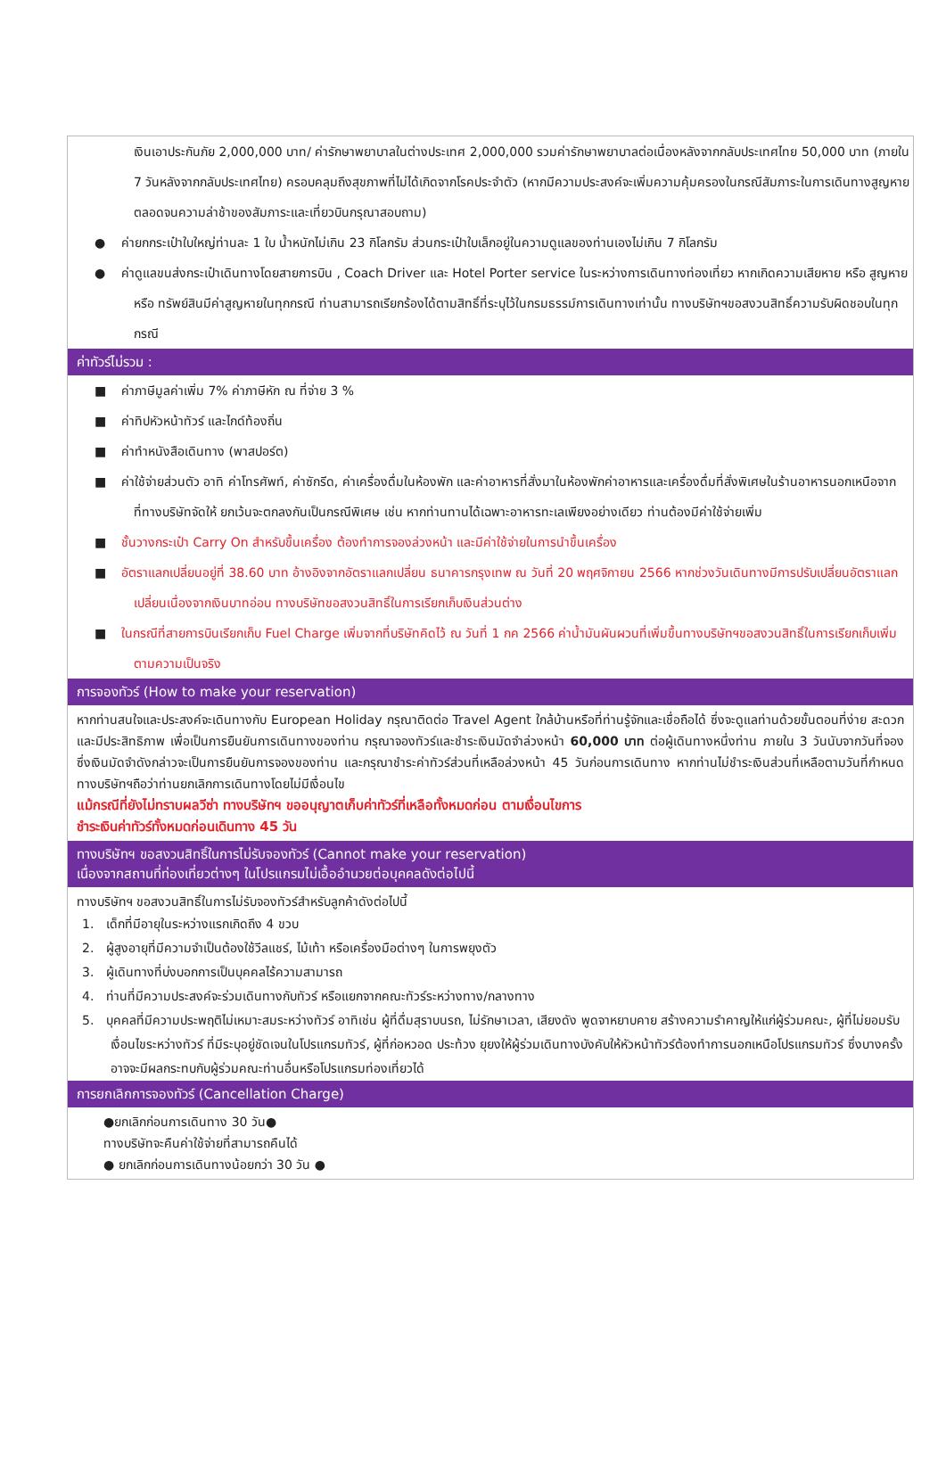เงินเอาประกันภัย 2,000,000 บาท/ ค่ารักษาพยาบาลในต่างประเทศ 2,000,000 รวมค่ารักษาพยาบาลต่อเนื่องหลังจากกลับประเทศไทย 50,000 บาท (ภายใน 7 วันหลังจากกลับประเทศไทย) ครอบคลุมถึงสุขภาพที่ไม่ได้เกิดจากโรคประจำตัว (หากมีความประสงค์จะเพิ่มความคุ้มครองในกรณีสัมภาระในการเดินทางสูญหายตลอดจนความล่าช้าของสัมภาระและเที่ยวบินกรุณาสอบถาม)
● ค่ายกกระเป๋าใบใหญ่ท่านละ 1 ใบ น้ำหนักไม่เกิน 23 กิโลกรัม ส่วนกระเป๋าใบเล็กอยู่ในความดูแลของท่านเองไม่เกิน 7 กิโลกรัม
● ค่าดูแลขนส่งกระเป๋าเดินทางโดยสายการบิน , Coach Driver และ Hotel Porter service ในระหว่างการเดินทางท่องเที่ยว หากเกิดความเสียหาย หรือ สูญหาย หรือ ทรัพย์สินมีค่าสูญหายในทุกกรณี ท่านสามารถเรียกร้องได้ตามสิทธิ์ที่ระบุไว้ในกรมธรรม์การเดินทางเท่านั้น ทางบริษัทฯขอสงวนสิทธิ์ความรับผิดชอบในทุกกรณี
ค่าทัวร์ไม่รวม :
■ ค่าภาษีมูลค่าเพิ่ม 7% ค่าภาษีหัก ณ ที่จ่าย 3 %
■ ค่าทิปหัวหน้าทัวร์ และไกด์ท้องถิ่น
■ ค่าทำหนังสือเดินทาง (พาสปอร์ต)
■ ค่าใช้จ่ายส่วนตัว อาทิ ค่าโทรศัพท์, ค่าซักรีด, ค่าเครื่องดื่มในห้องพัก และค่าอาหารที่สั่งมาในห้องพักค่าอาหารและเครื่องดื่มที่สั่งพิเศษในร้านอาหารนอกเหนือจากที่ทางบริษัทจัดให้ ยกเว้นจะตกลงกันเป็นกรณีพิเศษ เช่น หากท่านทานได้เฉพาะอาหารทะเลเพียงอย่างเดียว ท่านต้องมีค่าใช้จ่ายเพิ่ม
■ ชั้นวางกระเป๋า Carry On สำหรับขึ้นเครื่อง ต้องทำการจองล่วงหน้า และมีค่าใช้จ่ายในการนำขึ้นเครื่อง
■ อัตราแลกเปลี่ยนอยู่ที่ 38.60 บาท อ้างอิงจากอัตราแลกเปลี่ยน ธนาคารกรุงเทพ ณ วันที่ 20 พฤศจิกายน 2566 หากช่วงวันเดินทางมีการปรับเปลี่ยนอัตราแลกเปลี่ยนเนื่องจากเงินบาทอ่อน ทางบริษัทขอสงวนสิทธิ์ในการเรียกเก็บเงินส่วนต่าง
■ ในกรณีที่สายการบินเรียกเก็บ Fuel Charge เพิ่มจากที่บริษัทคิดไว้ ณ วันที่ 1 กค 2566 ค่าน้ำมันผันผวนที่เพิ่มขึ้นทางบริษัทฯขอสงวนสิทธิ์ในการเรียกเก็บเพิ่มตามความเป็นจริง
การจองทัวร์ (How to make your reservation)
หากท่านสนใจและประสงค์จะเดินทางกับ European Holiday กรุณาติดต่อ Travel Agent ใกล้บ้านหรือที่ท่านรู้จักและเชื่อถือได้ ซึ่งจะดูแลท่านด้วยขั้นตอนที่ง่าย สะดวก และมีประสิทธิภาพ เพื่อเป็นการยืนยันการเดินทางของท่าน กรุณาจองทัวร์และชำระเงินมัดจำล่วงหน้า 60,000 บาท ต่อผู้เดินทางหนึ่งท่าน ภายใน 3 วันนับจากวันที่จอง ซึ่งเงินมัดจำดังกล่าวจะเป็นการยืนยันการจองของท่าน และกรุณาชำระค่าทัวร์ส่วนที่เหลือล่วงหน้า 45 วันก่อนการเดินทาง หากท่านไม่ชำระเงินส่วนที่เหลือตามวันที่กำหนด ทางบริษัทฯถือว่าท่านยกเลิกการเดินทางโดยไม่มีเงื่อนไข
แม้กรณีที่ยังไม่ทราบผลวีซ่า ทางบริษัทฯ ขออนุญาตเก็บค่าทัวร์ที่เหลือทั้งหมดก่อน ตามเงื่อนไขการ
ชำระเงินค่าทัวร์ทั้งหมดก่อนเดินทาง 45 วัน
ทางบริษัทฯ ขอสงวนสิทธิ์ในการไม่รับจองทัวร์ (Cannot make your reservation)
เนื่องจากสถานที่ท่องเที่ยวต่างๆ ในโปรแกรมไม่เอื้ออำนวยต่อบุคคลดังต่อไปนี้
ทางบริษัทฯ ขอสงวนสิทธิ์ในการไม่รับจองทัวร์สำหรับลูกค้าดังต่อไปนี้
1. เด็กที่มีอายุในระหว่างแรกเกิดถึง 4 ขวบ
2. ผู้สูงอายุที่มีความจำเป็นต้องใช้วีลแชร์, ไม้เท้า หรือเครื่องมือต่างๆ ในการพยุงตัว
3. ผู้เดินทางที่บ่งบอกการเป็นบุคคลไร้ความสามารถ
4. ท่านที่มีความประสงค์จะร่วมเดินทางกับทัวร์ หรือแยกจากคณะทัวร์ระหว่างทาง/กลางทาง
5. บุคคลที่มีความประพฤติไม่เหมาะสมระหว่างทัวร์ อาทิเช่น ผู้ที่ดื่มสุราบนรถ, ไม่รักษาเวลา, เสียงดัง พูดจาหยาบคาย สร้างความรำคาญให้แก่ผู้ร่วมคณะ, ผู้ที่ไม่ยอมรับเงื่อนไขระหว่างทัวร์ ที่มีระบุอยู่ชัดเจนในโปรแกรมทัวร์, ผู้ที่ก่อหวอด ประท้วง ยุยงให้ผู้ร่วมเดินทางบังคับให้หัวหน้าทัวร์ต้องทำการนอกเหนือโปรแกรมทัวร์ ซึ่งบางครั้งอาจจะมีผลกระทบกับผู้ร่วมคณะท่านอื่นหรือโปรแกรมท่องเที่ยวได้
การยกเลิกการจองทัวร์ (Cancellation Charge)
●ยกเลิกก่อนการเดินทาง 30 วัน●
ทางบริษัทจะคืนค่าใช้จ่ายที่สามารถคืนได้
● ยกเลิกก่อนการเดินทางน้อยกว่า 30 วัน ●